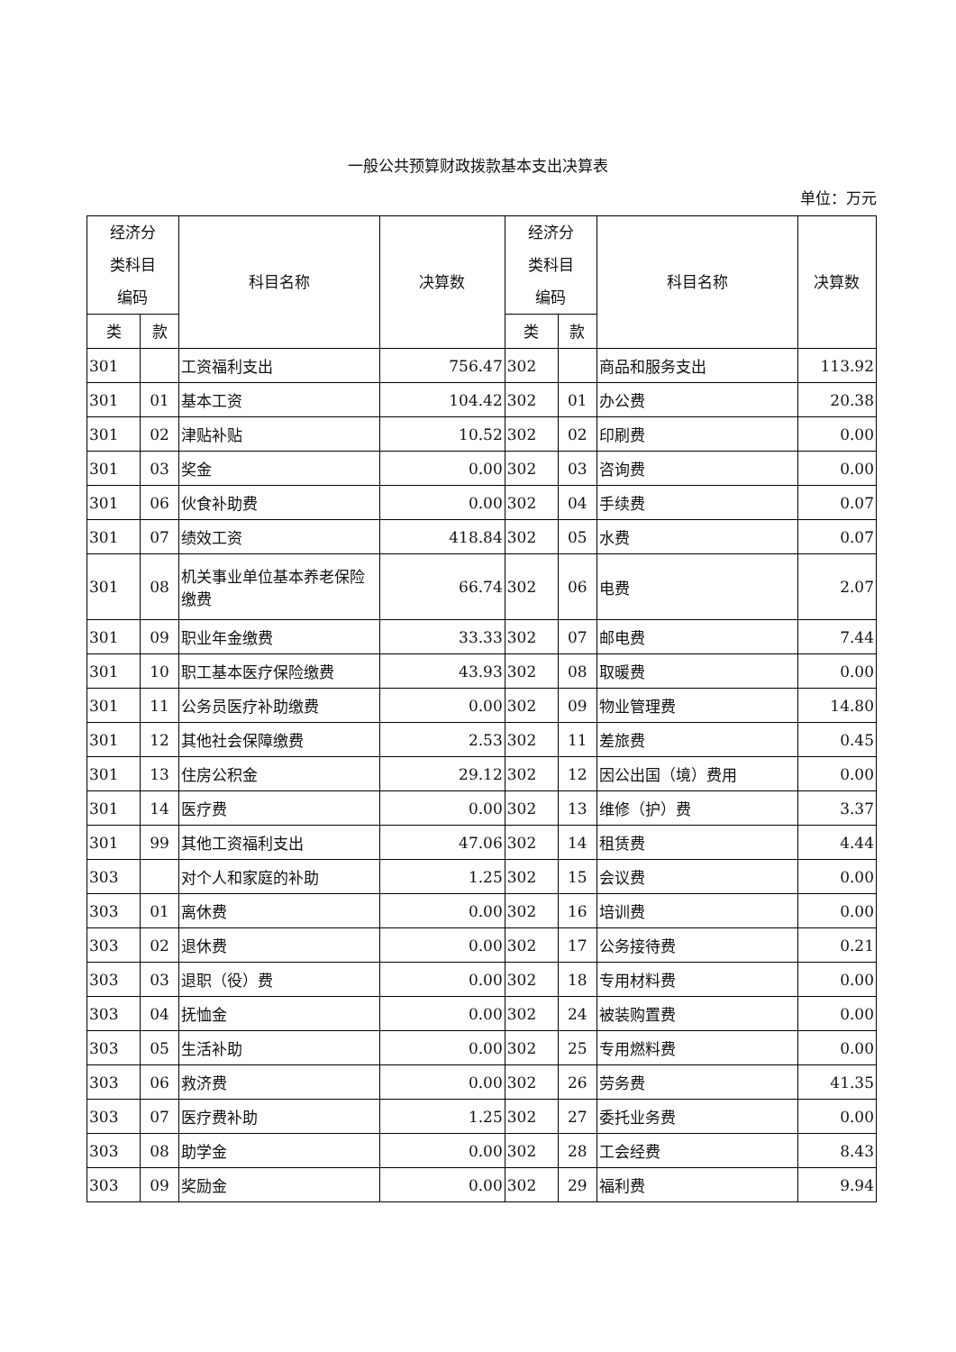一般公共预算财政拨款基本支出决算表
单位：万元
| 经济分 类科目 编码 | | 科目名称 | 决算数 | 经济分 类科目 编码 | | 科目名称 | 决算数 |
| --- | --- | --- | --- | --- | --- | --- | --- |
| 类 | 款 | | | 类 | 款 | | |
| 301 | | 工资福利支出 | 756.47 | 302 | | 商品和服务支出 | 113.92 |
| 301 | 01 | 基本工资 | 104.42 | 302 | 01 | 办公费 | 20.38 |
| 301 | 02 | 津贴补贴 | 10.52 | 302 | 02 | 印刷费 | 0.00 |
| 301 | 03 | 奖金 | 0.00 | 302 | 03 | 咨询费 | 0.00 |
| 301 | 06 | 伙食补助费 | 0.00 | 302 | 04 | 手续费 | 0.07 |
| 301 | 07 | 绩效工资 | 418.84 | 302 | 05 | 水费 | 0.07 |
| 301 | 08 | 机关事业单位基本养老保险缴费 | 66.74 | 302 | 06 | 电费 | 2.07 |
| 301 | 09 | 职业年金缴费 | 33.33 | 302 | 07 | 邮电费 | 7.44 |
| 301 | 10 | 职工基本医疗保险缴费 | 43.93 | 302 | 08 | 取暖费 | 0.00 |
| 301 | 11 | 公务员医疗补助缴费 | 0.00 | 302 | 09 | 物业管理费 | 14.80 |
| 301 | 12 | 其他社会保障缴费 | 2.53 | 302 | 11 | 差旅费 | 0.45 |
| 301 | 13 | 住房公积金 | 29.12 | 302 | 12 | 因公出国（境）费用 | 0.00 |
| 301 | 14 | 医疗费 | 0.00 | 302 | 13 | 维修（护）费 | 3.37 |
| 301 | 99 | 其他工资福利支出 | 47.06 | 302 | 14 | 租赁费 | 4.44 |
| 303 | | 对个人和家庭的补助 | 1.25 | 302 | 15 | 会议费 | 0.00 |
| 303 | 01 | 离休费 | 0.00 | 302 | 16 | 培训费 | 0.00 |
| 303 | 02 | 退休费 | 0.00 | 302 | 17 | 公务接待费 | 0.21 |
| 303 | 03 | 退职（役）费 | 0.00 | 302 | 18 | 专用材料费 | 0.00 |
| 303 | 04 | 抚恤金 | 0.00 | 302 | 24 | 被装购置费 | 0.00 |
| 303 | 05 | 生活补助 | 0.00 | 302 | 25 | 专用燃料费 | 0.00 |
| 303 | 06 | 救济费 | 0.00 | 302 | 26 | 劳务费 | 41.35 |
| 303 | 07 | 医疗费补助 | 1.25 | 302 | 27 | 委托业务费 | 0.00 |
| 303 | 08 | 助学金 | 0.00 | 302 | 28 | 工会经费 | 8.43 |
| 303 | 09 | 奖励金 | 0.00 | 302 | 29 | 福利费 | 9.94 |